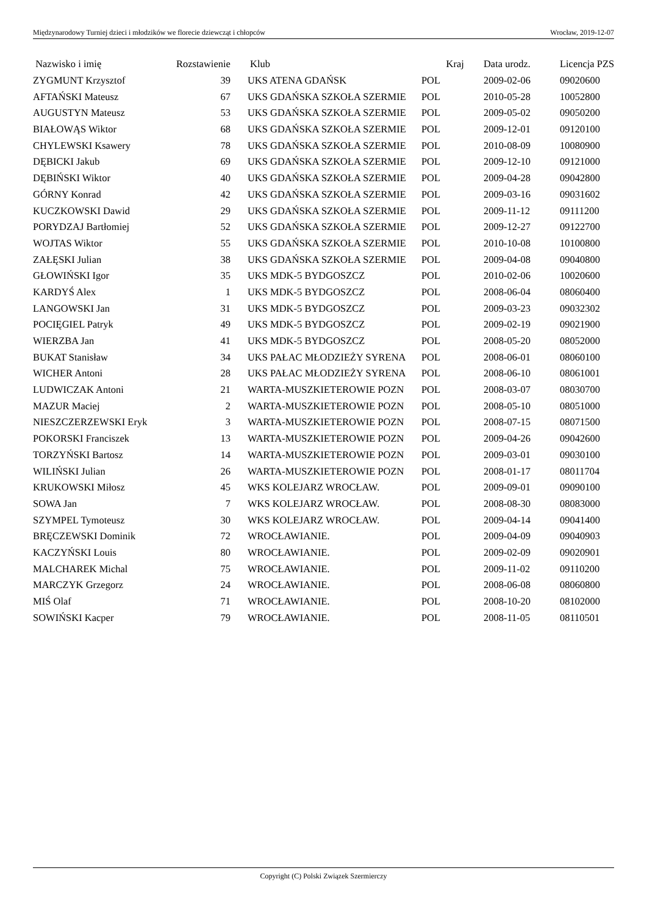Międzynarodowy Turniej dzieci i młodzików we florecie dziewcząt i chłopców Wrocław, 2019-12-07
| Nazwisko i imię | Rozstawienie | Klub | Kraj | Data urodz. | Licencja PZS |
| --- | --- | --- | --- | --- | --- |
| ZYGMUNT Krzysztof | 39 | UKS ATENA GDAŃSK | POL | 2009-02-06 | 09020600 |
| AFTAŃSKI Mateusz | 67 | UKS GDAŃSKA SZKOŁA SZERMIE | POL | 2010-05-28 | 10052800 |
| AUGUSTYN Mateusz | 53 | UKS GDAŃSKA SZKOŁA SZERMIE | POL | 2009-05-02 | 09050200 |
| BIAŁOWĄS Wiktor | 68 | UKS GDAŃSKA SZKOŁA SZERMIE | POL | 2009-12-01 | 09120100 |
| CHYLEWSKI Ksawery | 78 | UKS GDAŃSKA SZKOŁA SZERMIE | POL | 2010-08-09 | 10080900 |
| DĘBICKI Jakub | 69 | UKS GDAŃSKA SZKOŁA SZERMIE | POL | 2009-12-10 | 09121000 |
| DĘBIŃSKI Wiktor | 40 | UKS GDAŃSKA SZKOŁA SZERMIE | POL | 2009-04-28 | 09042800 |
| GÓRNY Konrad | 42 | UKS GDAŃSKA SZKOŁA SZERMIE | POL | 2009-03-16 | 09031602 |
| KUCZKOWSKI Dawid | 29 | UKS GDAŃSKA SZKOŁA SZERMIE | POL | 2009-11-12 | 09111200 |
| PORYDZAJ Bartłomiej | 52 | UKS GDAŃSKA SZKOŁA SZERMIE | POL | 2009-12-27 | 09122700 |
| WOJTAS Wiktor | 55 | UKS GDAŃSKA SZKOŁA SZERMIE | POL | 2010-10-08 | 10100800 |
| ZAŁĘSKI Julian | 38 | UKS GDAŃSKA SZKOŁA SZERMIE | POL | 2009-04-08 | 09040800 |
| GŁOWIŃSKI Igor | 35 | UKS MDK-5 BYDGOSZCZ | POL | 2010-02-06 | 10020600 |
| KARDYŚ Alex | 1 | UKS MDK-5 BYDGOSZCZ | POL | 2008-06-04 | 08060400 |
| LANGOWSKI Jan | 31 | UKS MDK-5 BYDGOSZCZ | POL | 2009-03-23 | 09032302 |
| POCIĘGIEL Patryk | 49 | UKS MDK-5 BYDGOSZCZ | POL | 2009-02-19 | 09021900 |
| WIERZBA Jan | 41 | UKS MDK-5 BYDGOSZCZ | POL | 2008-05-20 | 08052000 |
| BUKAT Stanisław | 34 | UKS PAŁAC MŁODZIEŻY SYRENA | POL | 2008-06-01 | 08060100 |
| WICHER Antoni | 28 | UKS PAŁAC MŁODZIEŻY SYRENA | POL | 2008-06-10 | 08061001 |
| LUDWICZAK Antoni | 21 | WARTA-MUSZKIETEROWIE POZN | POL | 2008-03-07 | 08030700 |
| MAZUR Maciej | 2 | WARTA-MUSZKIETEROWIE POZN | POL | 2008-05-10 | 08051000 |
| NIESZCZERZEWSKI Eryk | 3 | WARTA-MUSZKIETEROWIE POZN | POL | 2008-07-15 | 08071500 |
| POKORSKI Franciszek | 13 | WARTA-MUSZKIETEROWIE POZN | POL | 2009-04-26 | 09042600 |
| TORZYŃSKI Bartosz | 14 | WARTA-MUSZKIETEROWIE POZN | POL | 2009-03-01 | 09030100 |
| WILIŃSKI Julian | 26 | WARTA-MUSZKIETEROWIE POZN | POL | 2008-01-17 | 08011704 |
| KRUKOWSKI Miłosz | 45 | WKS KOLEJARZ WROCŁAW. | POL | 2009-09-01 | 09090100 |
| SOWA Jan | 7 | WKS KOLEJARZ WROCŁAW. | POL | 2008-08-30 | 08083000 |
| SZYMPEL Tymoteusz | 30 | WKS KOLEJARZ WROCŁAW. | POL | 2009-04-14 | 09041400 |
| BRĘCZEWSKI Dominik | 72 | WROCŁAWIANIE. | POL | 2009-04-09 | 09040903 |
| KACZYŃSKI Louis | 80 | WROCŁAWIANIE. | POL | 2009-02-09 | 09020901 |
| MALCHAREK Michal | 75 | WROCŁAWIANIE. | POL | 2009-11-02 | 09110200 |
| MARCZYK Grzegorz | 24 | WROCŁAWIANIE. | POL | 2008-06-08 | 08060800 |
| MIŚ Olaf | 71 | WROCŁAWIANIE. | POL | 2008-10-20 | 08102000 |
| SOWIŃSKI Kacper | 79 | WROCŁAWIANIE. | POL | 2008-11-05 | 08110501 |
Copyright (C) Polski Związek Szermierczy